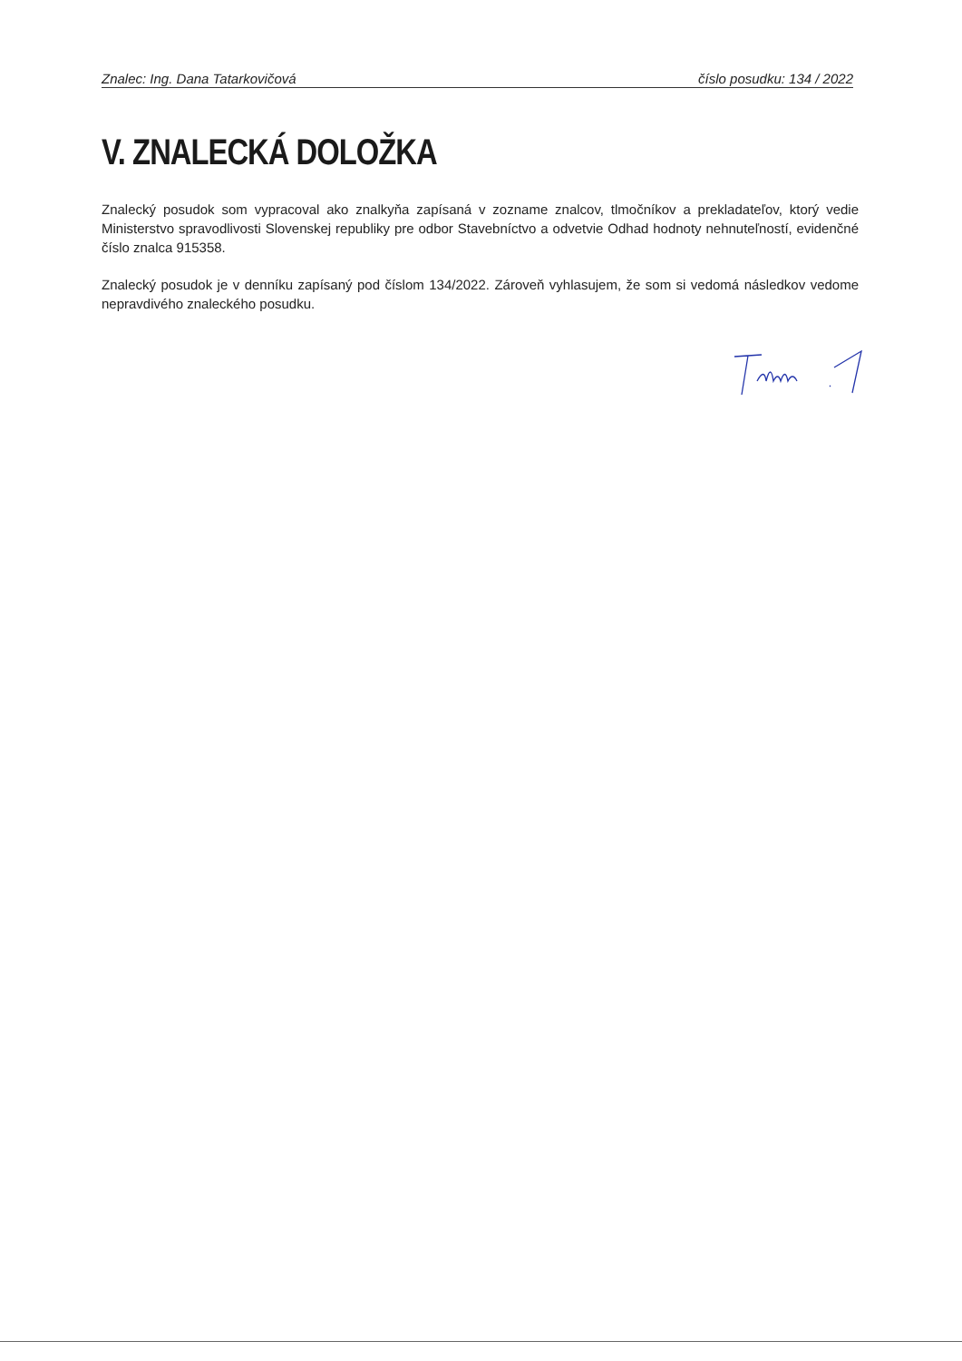Znalec: Ing. Dana Tatarkovičová číslo posudku: 134 / 2022
V. ZNALECKÁ DOLOŽKA
Znalecký posudok som vypracoval ako znalkyňa zapísaná v zozname znalcov, tlmočníkov a prekladateľov, ktorý vedie Ministerstvo spravodlivosti Slovenskej republiky pre odbor Stavebníctvo a odvetvie Odhad hodnoty nehnuteľností, evidenčné číslo znalca 915358.
Znalecký posudok je v denníku zapísaný pod číslom 134/2022. Zároveň vyhlasujem, že som si vedomá následkov vedome nepravdivého znaleckého posudku.